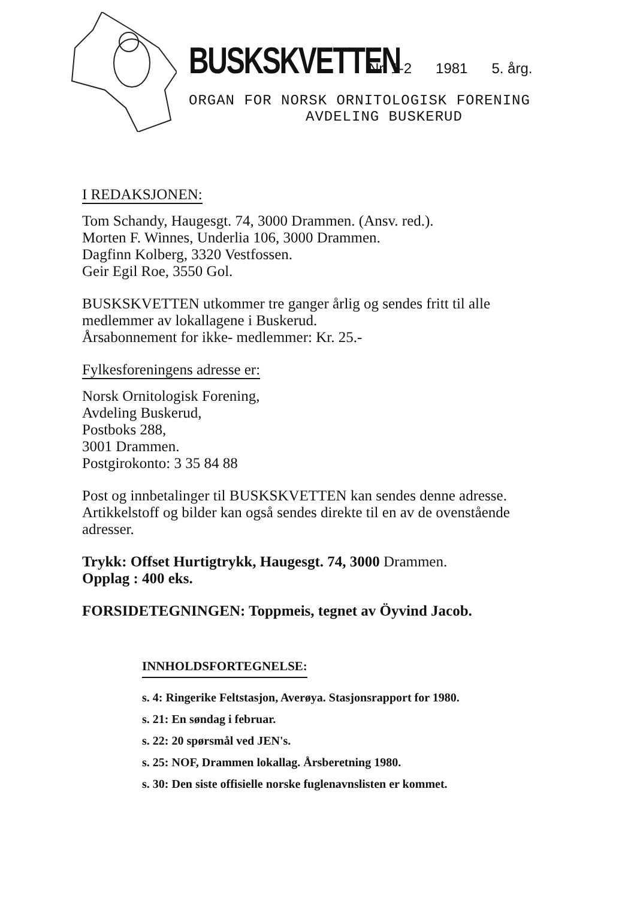BUSKSKVETTEN Nr. 1-2 1981 5. årg.
ORGAN FOR NORSK ORNITOLOGISK FORENING
AVDELING BUSKERUD
I REDAKSJONEN:
Tom Schandy, Haugesgt. 74, 3000 Drammen. (Ansv. red.).
Morten F. Winnes, Underlia 106, 3000 Drammen.
Dagfinn Kolberg, 3320 Vestfossen.
Geir Egil Roe, 3550 Gol.
BUSKSKVETTEN utkommer tre ganger årlig og sendes fritt til alle medlemmer av lokallagene i Buskerud.
Årsabonnement for ikke- medlemmer: Kr. 25.-
Fylkesforeningens adresse er:
Norsk Ornitologisk Forening,
Avdeling Buskerud,
Postboks 288,
3001 Drammen.
Postgirokonto: 3 35 84 88
Post og innbetalinger til BUSKSKVETTEN kan sendes denne adresse. Artikkelstoff og bilder kan også sendes direkte til en av de ovenstående adresser.
Trykk: Offset Hurtigtrykk, Haugesgt. 74, 3000 Drammen.
Opplag : 400 eks.
FORSIDETEGNINGEN: Toppmeis, tegnet av Öyvind Jacob.
INNHOLDSFORTEGNELSE:
s. 4: Ringerike Feltstasjon, Averøya. Stasjonsrapport for 1980.
s. 21: En søndag i februar.
s. 22: 20 spørsmål ved JEN's.
s. 25: NOF, Drammen lokallag. Årsberetning 1980.
s. 30: Den siste offisielle norske fuglenavnslisten er kommet.